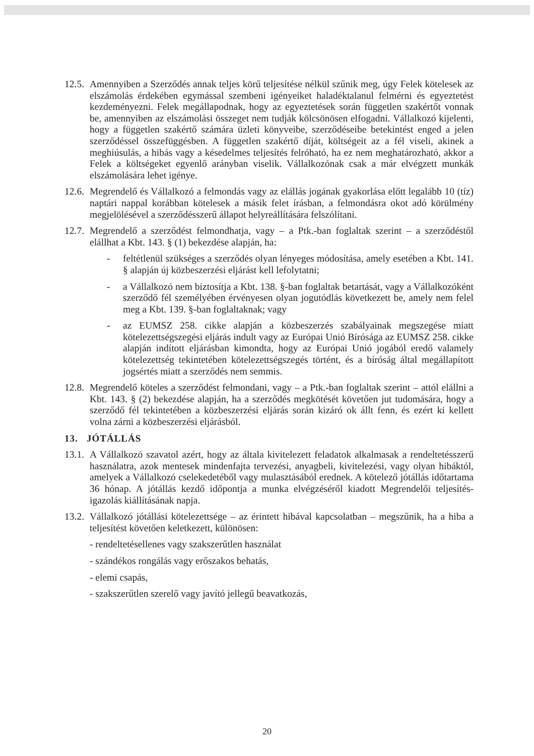12.5.
Amennyiben a Szerződés annak teljes körű teljesítése nélkül szűnik meg, úgy Felek kötelesek az elszámolás érdekében egymással szembeni igényeiket haladéktalanul felmérni és egyeztetést kezdeményezni. Felek megállapodnak, hogy az egyeztetések során független szakértőt vonnak be, amennyiben az elszámolási összeget nem tudják kölcsönösen elfogadni. Vállalkozó kijelenti, hogy a független szakértő számára üzleti könyveibe, szerződéseibe betekintést enged a jelen szerződéssel összefüggésben. A független szakértő díját, költségeit az a fél viseli, akinek a meghiúsulás, a hibás vagy a késedelmes teljesítés felróható, ha ez nem meghatározható, akkor a Felek a költségeket egyenlő arányban viselik. Vállalkozónak csak a már elvégzett munkák elszámolására lehet igénye.
12.6.
Megrendelő és Vállalkozó a felmondás vagy az elállás jogának gyakorlása előtt legalább 10 (tíz) naptári nappal korábban kötelesek a másik felet írásban, a felmondásra okot adó körülmény megjelölésével a szerződésszerű állapot helyreállítására felszólítani.
12.7.
Megrendelő a szerződést felmondhatja, vagy – a Ptk.-ban foglaltak szerint – a szerződéstől elállhat a Kbt. 143. § (1) bekezdése alapján, ha:
- feltétlenül szükséges a szerződés olyan lényeges módosítása, amely esetében a Kbt. 141. § alapján új közbeszerzési eljárást kell lefolytatni;
- a Vállalkozó nem biztosítja a Kbt. 138. §-ban foglaltak betartását, vagy a Vállalkozóként szerződő fél személyében érvényesen olyan jogutódlás következett be, amely nem felel meg a Kbt. 139. §-ban foglaltaknak; vagy
- az EUMSZ 258. cikke alapján a közbeszerzés szabályainak megszegése miatt kötelezettségszegési eljárás indult vagy az Európai Unió Bírósága az EUMSZ 258. cikke alapján indított eljárásban kimondta, hogy az Európai Unió jogából eredő valamely kötelezettség tekintetében kötelezettségszegés történt, és a bíróság által megállapított jogsértés miatt a szerződés nem semmis.
12.8.
Megrendelő köteles a szerződést felmondani, vagy – a Ptk.-ban foglaltak szerint – attól elállni a Kbt. 143. § (2) bekezdése alapján, ha a szerződés megkötését követően jut tudomására, hogy a szerződő fél tekintetében a közbeszerzési eljárás során kizáró ok állt fenn, és ezért ki kellett volna zárni a közbeszerzési eljárásból.
13. JÓTÁLLÁS
13.1.
A Vállalkozó szavatol azért, hogy az általa kivitelezett feladatok alkalmasak a rendeltetésszerű használatra, azok mentesek mindenfajta tervezési, anyagbeli, kivitelezési, vagy olyan hibáktól, amelyek a Vállalkozó cselekedetéből vagy mulasztásából erednek. A kötelező jótállás időtartama 36 hónap. A jótállás kezdő időpontja a munka elvégzéséről kiadott Megrendelői teljesítés-igazolás kiállításának napja.
13.2.
Vállalkozó jótállási kötelezettsége – az érintett hibával kapcsolatban – megszűnik, ha a hiba a teljesítést követően keletkezett, különösen:
- rendeltetésellenes vagy szakszerűtlen használat
- szándékos rongálás vagy erőszakos behatás,
- elemi csapás,
- szakszerűtlen szerelő vagy javító jellegű beavatkozás,
20